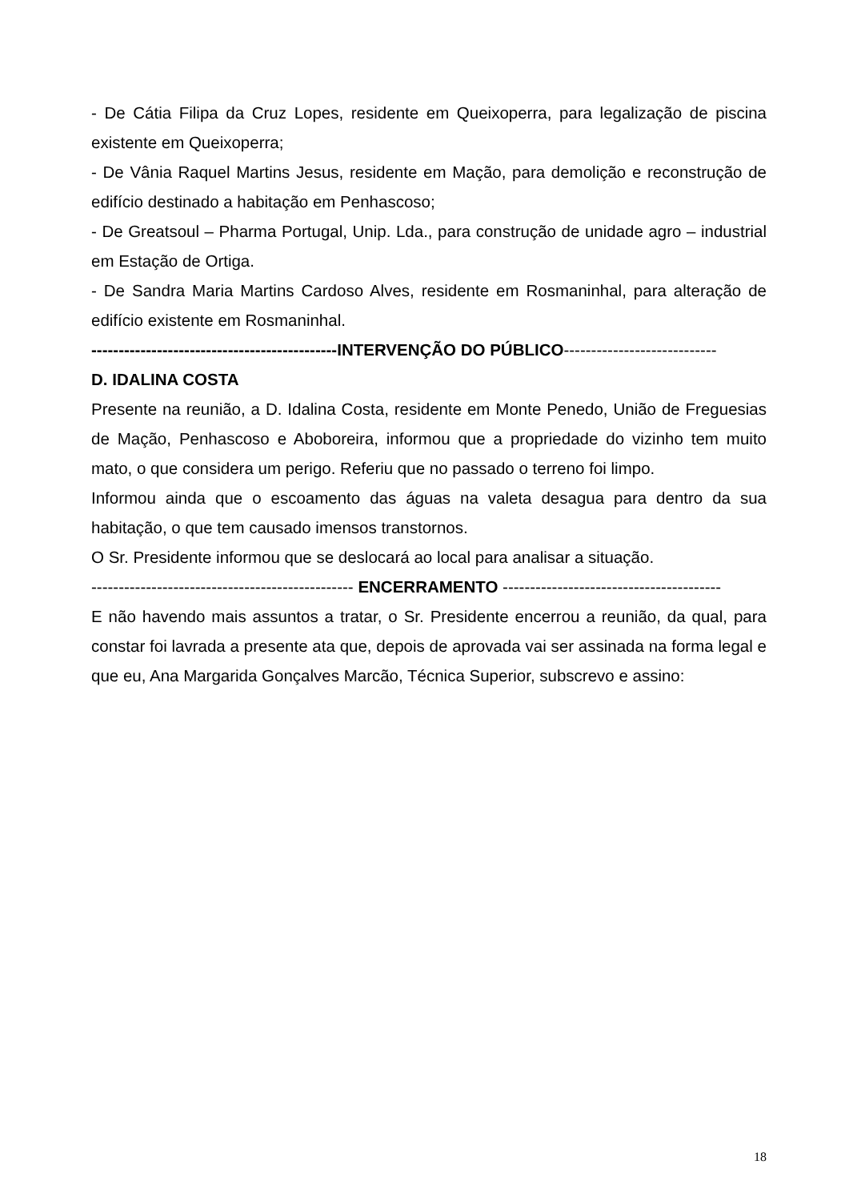- De Cátia Filipa da Cruz Lopes, residente em Queixoperra, para legalização de piscina existente em Queixoperra;
- De Vânia Raquel Martins Jesus, residente em Mação, para demolição e reconstrução de edifício destinado a habitação em Penhascoso;
- De Greatsoul – Pharma Portugal, Unip. Lda., para construção de unidade agro – industrial em Estação de Ortiga.
- De Sandra Maria Martins Cardoso Alves, residente em Rosmaninhal, para alteração de edifício existente em Rosmaninhal.
---------------------------------------------INTERVENÇÃO DO PÚBLICO----------------------------
D. IDALINA COSTA
Presente na reunião, a D. Idalina Costa, residente em Monte Penedo, União de Freguesias de Mação, Penhascoso e Aboboreira, informou que a propriedade do vizinho tem muito mato, o que considera um perigo. Referiu que no passado o terreno foi limpo.
Informou ainda que o escoamento das águas na valeta desagua para dentro da sua habitação, o que tem causado imensos transtornos.
O Sr. Presidente informou que se deslocará ao local para analisar a situação.
------------------------------------------------ ENCERRAMENTO ----------------------------------------
E não havendo mais assuntos a tratar, o Sr. Presidente encerrou a reunião, da qual, para constar foi lavrada a presente ata que, depois de aprovada vai ser assinada na forma legal e que eu, Ana Margarida Gonçalves Marcão, Técnica Superior, subscrevo e assino:
18